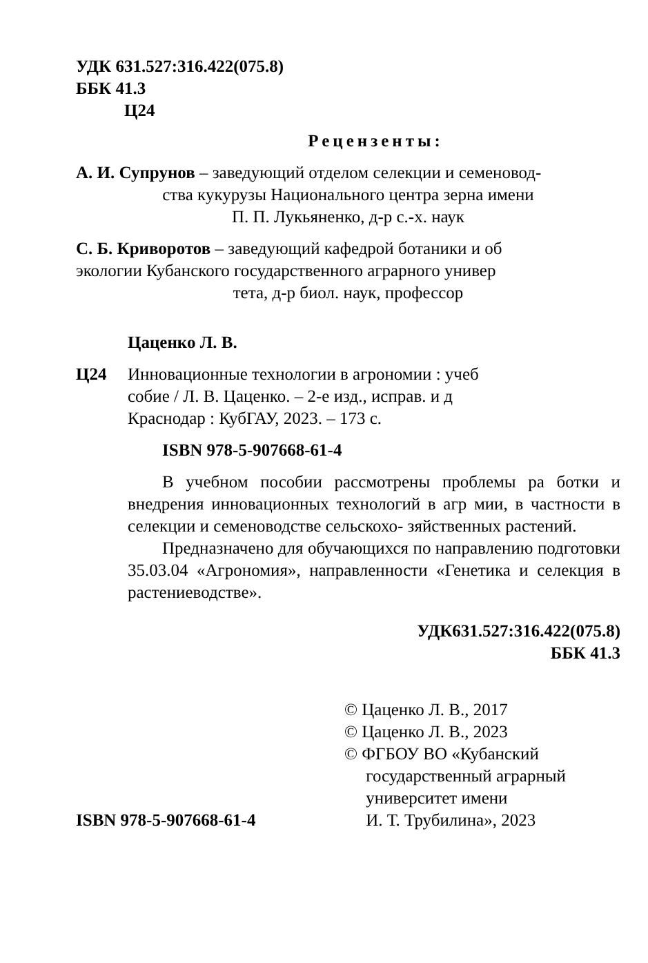УДК 631.527:316.422(075.8)
ББК 41.3
Ц24
Рецензенты:
А. И. Супрунов – заведующий отделом селекции и семеновод-
ства кукурузы Национального центра зерна имени
П. П. Лукьяненко, д-р с.-х. наук
С. Б. Криворотов – заведующий кафедрой ботаники и об
экологии Кубанского государственного аграрного универ
тета, д-р биол. наук, профессор
Цаценко Л. В.
Ц24 Инновационные технологии в агрономии : учеб
собие / Л. В. Цаценко. – 2-е изд., исправ. и д
Краснодар : КубГАУ, 2023. – 173 с.
ISBN 978-5-907668-61-4
В учебном пособии рассмотрены проблемы ра ботки и внедрения инновационных технологий в агр мии, в частности в селекции и семеноводстве сельскохо- зяйственных растений.
Предназначено для обучающихся по направлению подготовки 35.03.04 «Агрономия», направленности «Генетика и селекция в растениеводстве».
УДК631.527:316.422(075.8)
ББК 41.3
ISBN 978-5-907668-61-4
© Цаценко Л. В., 2017
© Цаценко Л. В., 2023
© ФГБОУ ВО «Кубанский
государственный аграрный
университет имени
И. Т. Трубилина», 2023